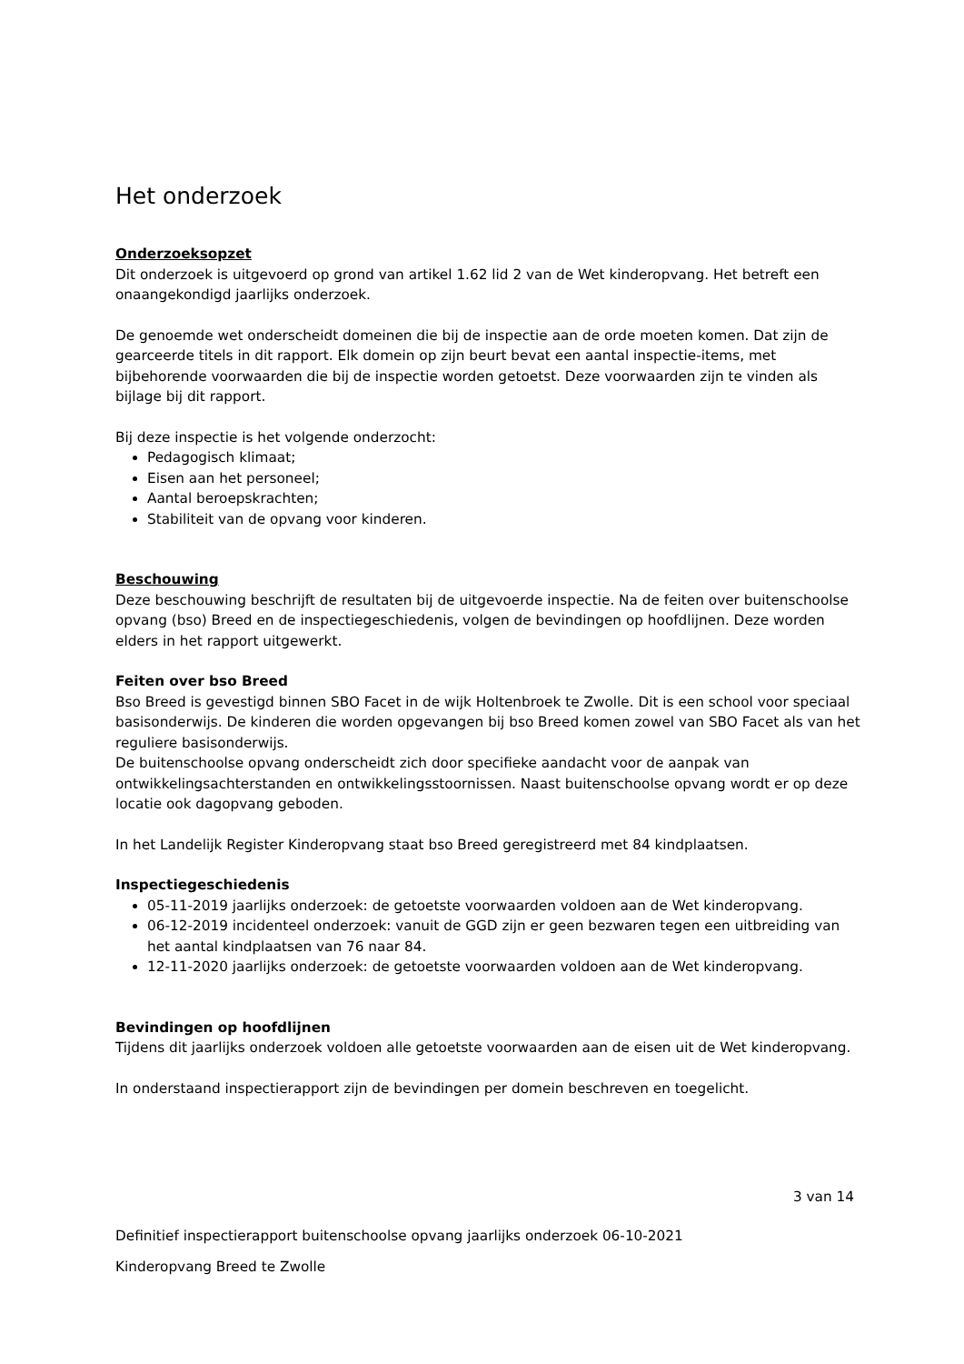Het onderzoek
Onderzoeksopzet
Dit onderzoek is uitgevoerd op grond van artikel 1.62 lid 2 van de Wet kinderopvang. Het betreft een onaangekondigd jaarlijks onderzoek.
De genoemde wet onderscheidt domeinen die bij de inspectie aan de orde moeten komen. Dat zijn de gearceerde titels in dit rapport. Elk domein op zijn beurt bevat een aantal inspectie-items, met bijbehorende voorwaarden die bij de inspectie worden getoetst. Deze voorwaarden zijn te vinden als bijlage bij dit rapport.
Bij deze inspectie is het volgende onderzocht:
Pedagogisch klimaat;
Eisen aan het personeel;
Aantal beroepskrachten;
Stabiliteit van de opvang voor kinderen.
Beschouwing
Deze beschouwing beschrijft de resultaten bij de uitgevoerde inspectie. Na de feiten over buitenschoolse opvang (bso) Breed en de inspectiegeschiedenis, volgen de bevindingen op hoofdlijnen. Deze worden elders in het rapport uitgewerkt.
Feiten over bso Breed
Bso Breed is gevestigd binnen SBO Facet in de wijk Holtenbroek te Zwolle. Dit is een school voor speciaal basisonderwijs. De kinderen die worden opgevangen bij bso Breed komen zowel van SBO Facet als van het reguliere basisonderwijs.
De buitenschoolse opvang onderscheidt zich door specifieke aandacht voor de aanpak van ontwikkelingsachterstanden en ontwikkelingsstoornissen. Naast buitenschoolse opvang wordt er op deze locatie ook dagopvang geboden.
In het Landelijk Register Kinderopvang staat bso Breed geregistreerd met 84 kindplaatsen.
Inspectiegeschiedenis
05-11-2019 jaarlijks onderzoek: de getoetste voorwaarden voldoen aan de Wet kinderopvang.
06-12-2019 incidenteel onderzoek: vanuit de GGD zijn er geen bezwaren tegen een uitbreiding van het aantal kindplaatsen van 76 naar 84.
12-11-2020 jaarlijks onderzoek: de getoetste voorwaarden voldoen aan de Wet kinderopvang.
Bevindingen op hoofdlijnen
Tijdens dit jaarlijks onderzoek voldoen alle getoetste voorwaarden aan de eisen uit de Wet kinderopvang.
In onderstaand inspectierapport zijn de bevindingen per domein beschreven en toegelicht.
3 van 14
Definitief inspectierapport buitenschoolse opvang jaarlijks onderzoek 06-10-2021
Kinderopvang Breed te Zwolle